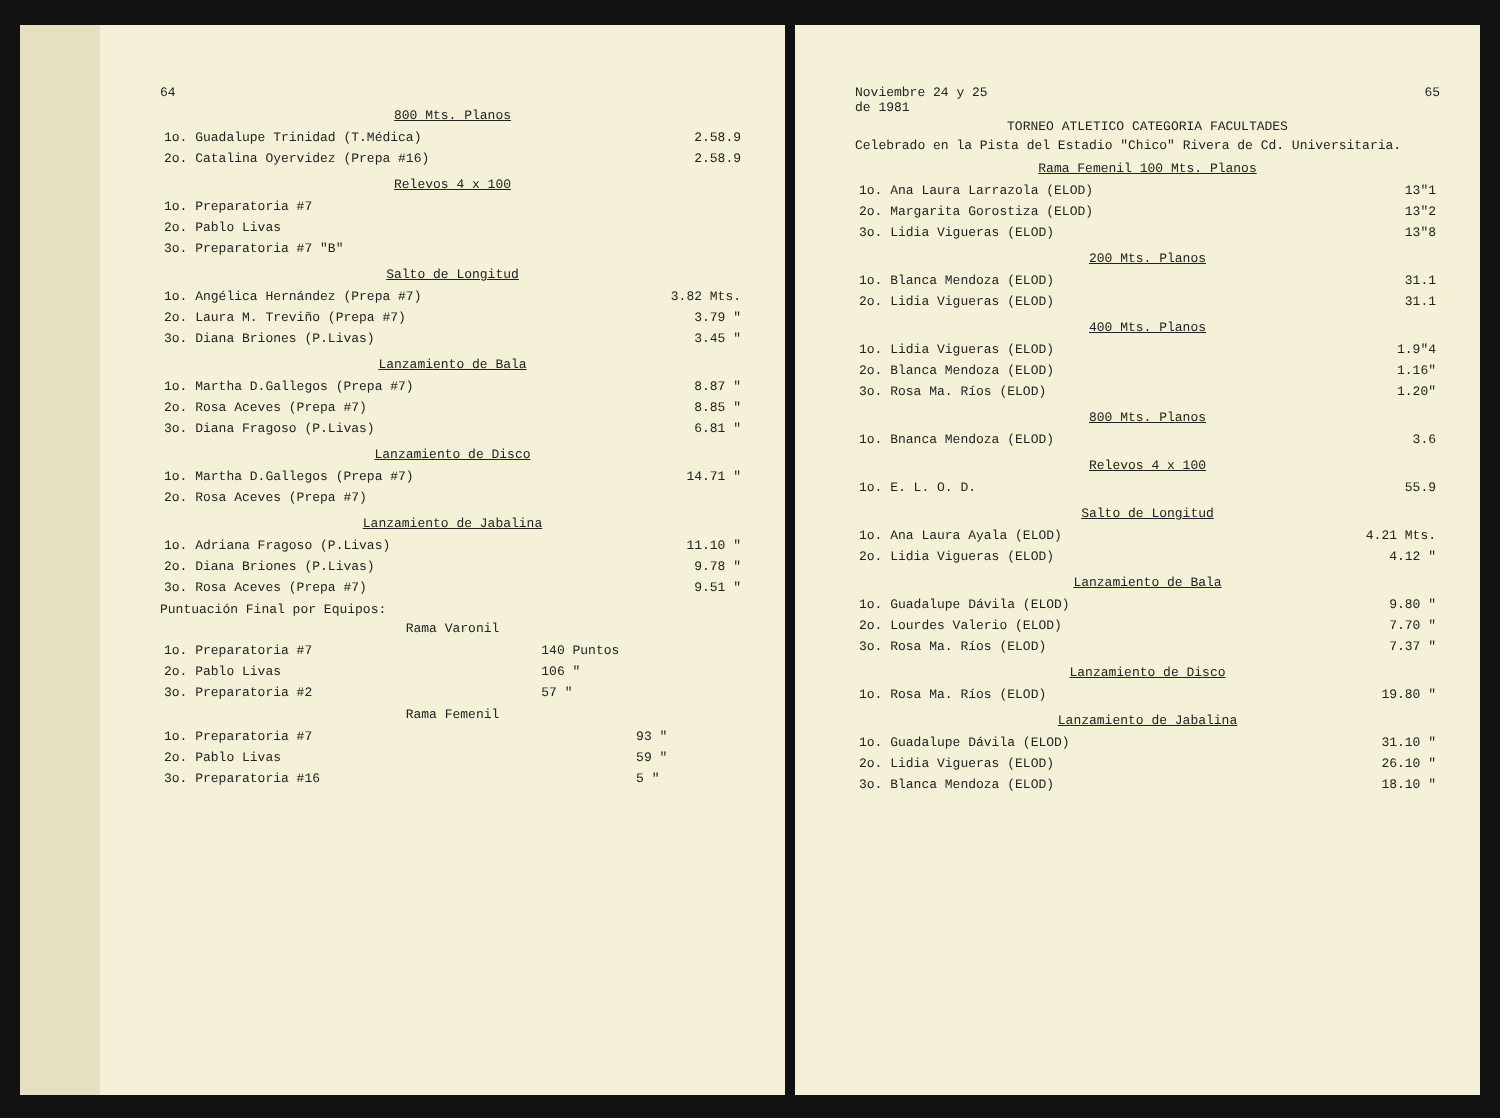64
800 Mts. Planos
| 1o. Guadalupe Trinidad (T.Médica) | 2.58.9 |
| 2o. Catalina Oyervidez (Prepa #16) | 2.58.9 |
Relevos 4 x 100
| 1o. Preparatoria #7 |
| 2o. Pablo Livas |
| 3o. Preparatoria #7 "B" |
Salto de Longitud
| 1o. Angélica Hernández (Prepa #7) | 3.82 Mts. |
| 2o. Laura M. Treviño (Prepa #7) | 3.79 " |
| 3o. Diana Briones (P.Livas) | 3.45 " |
Lanzamiento de Bala
| 1o. Martha D.Gallegos (Prepa #7) | 8.87 " |
| 2o. Rosa Aceves (Prepa #7) | 8.85 " |
| 3o. Diana Fragoso (P.Livas) | 6.81 " |
Lanzamiento de Disco
| 1o. Martha D.Gallegos (Prepa #7) | 14.71 " |
| 2o. Rosa Aceves (Prepa #7) | |
Lanzamiento de Jabalina
| 1o. Adriana Fragoso (P.Livas) | 11.10 " |
| 2o. Diana Briones (P.Livas) | 9.78 " |
| 3o. Rosa Aceves (Prepa #7) | 9.51 " |
Puntuación Final por Equipos:
Rama Varonil
| 1o. Preparatoria #7 | 140 Puntos |
| 2o. Pablo Livas | 106 " |
| 3o. Preparatoria #2 | 57 " |
Rama Femenil
| 1o. Preparatoria #7 | 93 " |
| 2o. Pablo Livas | 59 " |
| 3o. Preparatoria #16 | 5 " |
Noviembre 24 y 25
de 1981
65
TORNEO ATLETICO CATEGORIA FACULTADES
Celebrado en la Pista del Estadio "Chico" Rivera de Cd. Universitaria.
Rama Femenil 100 Mts. Planos
| 1o. Ana Laura Larrazola (ELOD) | 13"1 |
| 2o. Margarita Gorostiza (ELOD) | 13"2 |
| 3o. Lidia Vigueras (ELOD) | 13"8 |
200 Mts. Planos
| 1o. Blanca Mendoza (ELOD) | 31.1 |
| 2o. Lidia Vigueras (ELOD) | 31.1 |
400 Mts. Planos
| 1o. Lidia Vigueras (ELOD) | 1.9"4 |
| 2o. Blanca Mendoza (ELOD) | 1.16" |
| 3o. Rosa Ma. Ríos (ELOD) | 1.20" |
800 Mts. Planos
| 1o. Bnanca Mendoza (ELOD) | 3.6 |
Relevos 4 x 100
| 1o. E. L. O. D. | 55.9 |
Salto de Longitud
| 1o. Ana Laura Ayala (ELOD) | 4.21 Mts. |
| 2o. Lidia Vigueras (ELOD) | 4.12 " |
Lanzamiento de Bala
| 1o. Guadalupe Dávila (ELOD) | 9.80 " |
| 2o. Lourdes Valerio (ELOD) | 7.70 " |
| 3o. Rosa Ma. Ríos (ELOD) | 7.37 " |
Lanzamiento de Disco
| 1o. Rosa Ma. Ríos (ELOD) | 19.80 " |
Lanzamiento de Jabalina
| 1o. Guadalupe Dávila (ELOD) | 31.10 " |
| 2o. Lidia Vigueras (ELOD) | 26.10 " |
| 3o. Blanca Mendoza (ELOD) | 18.10 " |